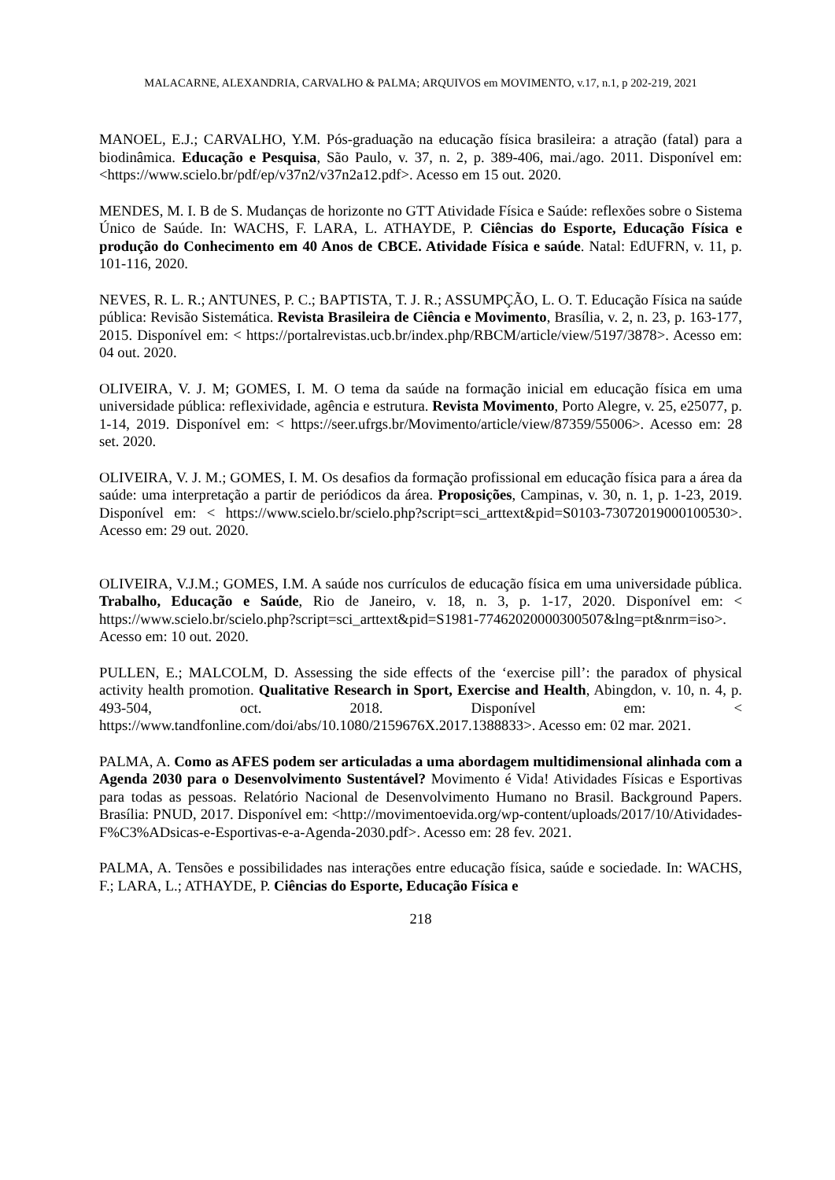MALACARNE, ALEXANDRIA, CARVALHO & PALMA; ARQUIVOS em MOVIMENTO, v.17, n.1, p 202-219, 2021
MANOEL, E.J.; CARVALHO, Y.M. Pós-graduação na educação física brasileira: a atração (fatal) para a biodinâmica. Educação e Pesquisa, São Paulo, v. 37, n. 2, p. 389-406, mai./ago. 2011. Disponível em: <https://www.scielo.br/pdf/ep/v37n2/v37n2a12.pdf>. Acesso em 15 out. 2020.
MENDES, M. I. B de S. Mudanças de horizonte no GTT Atividade Física e Saúde: reflexões sobre o Sistema Único de Saúde. In: WACHS, F. LARA, L. ATHAYDE, P. Ciências do Esporte, Educação Física e produção do Conhecimento em 40 Anos de CBCE. Atividade Física e saúde. Natal: EdUFRN, v. 11, p. 101-116, 2020.
NEVES, R. L. R.; ANTUNES, P. C.; BAPTISTA, T. J. R.; ASSUMPÇÃO, L. O. T. Educação Física na saúde pública: Revisão Sistemática. Revista Brasileira de Ciência e Movimento, Brasília, v. 2, n. 23, p. 163-177, 2015. Disponível em: < https://portalrevistas.ucb.br/index.php/RBCM/article/view/5197/3878>. Acesso em: 04 out. 2020.
OLIVEIRA, V. J. M; GOMES, I. M. O tema da saúde na formação inicial em educação física em uma universidade pública: reflexividade, agência e estrutura. Revista Movimento, Porto Alegre, v. 25, e25077, p. 1-14, 2019. Disponível em: < https://seer.ufrgs.br/Movimento/article/view/87359/55006>. Acesso em: 28 set. 2020.
OLIVEIRA, V. J. M.; GOMES, I. M. Os desafios da formação profissional em educação física para a área da saúde: uma interpretação a partir de periódicos da área. Proposições, Campinas, v. 30, n. 1, p. 1-23, 2019. Disponível em: < https://www.scielo.br/scielo.php?script=sci_arttext&pid=S0103-73072019000100530>. Acesso em: 29 out. 2020.
OLIVEIRA, V.J.M.; GOMES, I.M. A saúde nos currículos de educação física em uma universidade pública. Trabalho, Educação e Saúde, Rio de Janeiro, v. 18, n. 3, p. 1-17, 2020. Disponível em: < https://www.scielo.br/scielo.php?script=sci_arttext&pid=S1981-77462020000300507&lng=pt&nrm=iso>. Acesso em: 10 out. 2020.
PULLEN, E.; MALCOLM, D. Assessing the side effects of the ‘exercise pill’: the paradox of physical activity health promotion. Qualitative Research in Sport, Exercise and Health, Abingdon, v. 10, n. 4, p. 493-504, oct. 2018. Disponível em: < https://www.tandfonline.com/doi/abs/10.1080/2159676X.2017.1388833>. Acesso em: 02 mar. 2021.
PALMA, A. Como as AFES podem ser articuladas a uma abordagem multidimensional alinhada com a Agenda 2030 para o Desenvolvimento Sustentável? Movimento é Vida! Atividades Físicas e Esportivas para todas as pessoas. Relatório Nacional de Desenvolvimento Humano no Brasil. Background Papers. Brasília: PNUD, 2017. Disponível em: <http://movimentoevida.org/wp-content/uploads/2017/10/Atividades-F%C3%ADsicas-e-Esportivas-e-a-Agenda-2030.pdf>. Acesso em: 28 fev. 2021.
PALMA, A. Tensões e possibilidades nas interações entre educação física, saúde e sociedade. In: WACHS, F.; LARA, L.; ATHAYDE, P. Ciências do Esporte, Educação Física e
218